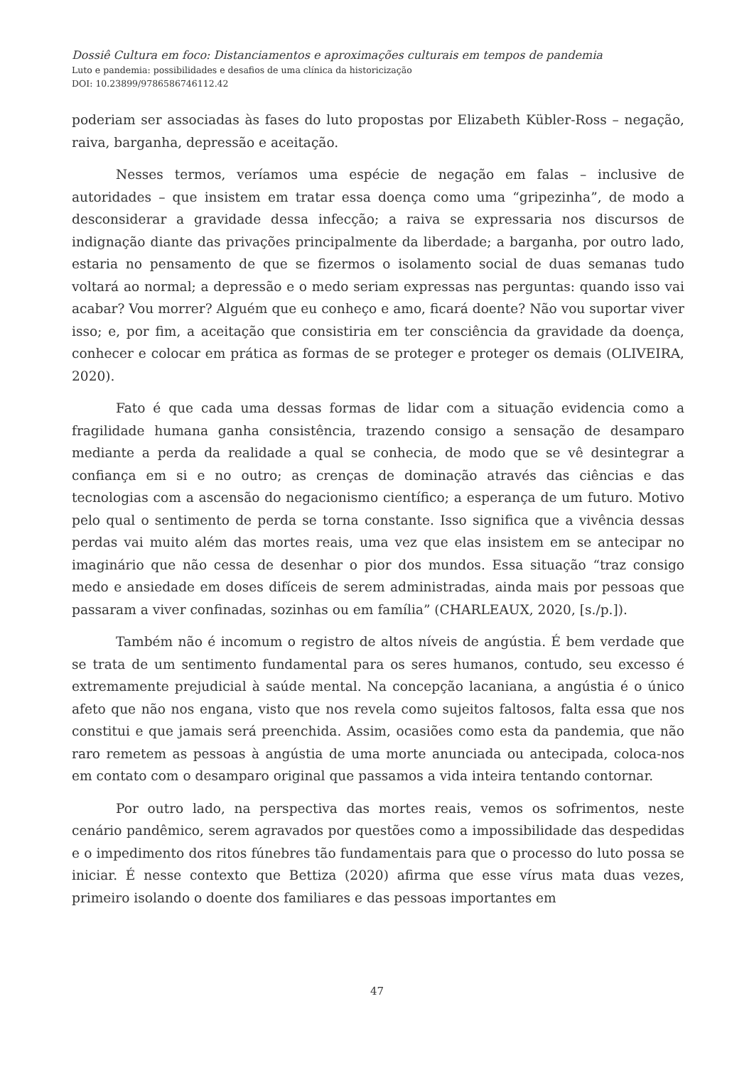Dossiê Cultura em foco: Distanciamentos e aproximações culturais em tempos de pandemia
Luto e pandemia: possibilidades e desafios de uma clínica da historicização
DOI: 10.23899/9786586746112.42
poderiam ser associadas às fases do luto propostas por Elizabeth Kübler-Ross – negação, raiva, barganha, depressão e aceitação.
Nesses termos, veríamos uma espécie de negação em falas – inclusive de autoridades – que insistem em tratar essa doença como uma “gripezinha”, de modo a desconsiderar a gravidade dessa infecção; a raiva se expressaria nos discursos de indignação diante das privações principalmente da liberdade; a barganha, por outro lado, estaria no pensamento de que se fizermos o isolamento social de duas semanas tudo voltará ao normal; a depressão e o medo seriam expressas nas perguntas: quando isso vai acabar? Vou morrer? Alguém que eu conheço e amo, ficará doente? Não vou suportar viver isso; e, por fim, a aceitação que consistiria em ter consciência da gravidade da doença, conhecer e colocar em prática as formas de se proteger e proteger os demais (OLIVEIRA, 2020).
Fato é que cada uma dessas formas de lidar com a situação evidencia como a fragilidade humana ganha consistência, trazendo consigo a sensação de desamparo mediante a perda da realidade a qual se conhecia, de modo que se vê desintegrar a confiança em si e no outro; as crenças de dominação através das ciências e das tecnologias com a ascensão do negacionismo científico; a esperança de um futuro. Motivo pelo qual o sentimento de perda se torna constante. Isso significa que a vivência dessas perdas vai muito além das mortes reais, uma vez que elas insistem em se antecipar no imaginário que não cessa de desenhar o pior dos mundos. Essa situação “traz consigo medo e ansiedade em doses difíceis de serem administradas, ainda mais por pessoas que passaram a viver confinadas, sozinhas ou em família” (CHARLEAUX, 2020, [s./p.]).
Também não é incomum o registro de altos níveis de angústia. É bem verdade que se trata de um sentimento fundamental para os seres humanos, contudo, seu excesso é extremamente prejudicial à saúde mental. Na concepção lacaniana, a angústia é o único afeto que não nos engana, visto que nos revela como sujeitos faltosos, falta essa que nos constitui e que jamais será preenchida. Assim, ocasiões como esta da pandemia, que não raro remetem as pessoas à angústia de uma morte anunciada ou antecipada, coloca-nos em contato com o desamparo original que passamos a vida inteira tentando contornar.
Por outro lado, na perspectiva das mortes reais, vemos os sofrimentos, neste cenário pandêmico, serem agravados por questões como a impossibilidade das despedidas e o impedimento dos ritos fúnebres tão fundamentais para que o processo do luto possa se iniciar. É nesse contexto que Bettiza (2020) afirma que esse vírus mata duas vezes, primeiro isolando o doente dos familiares e das pessoas importantes em
47